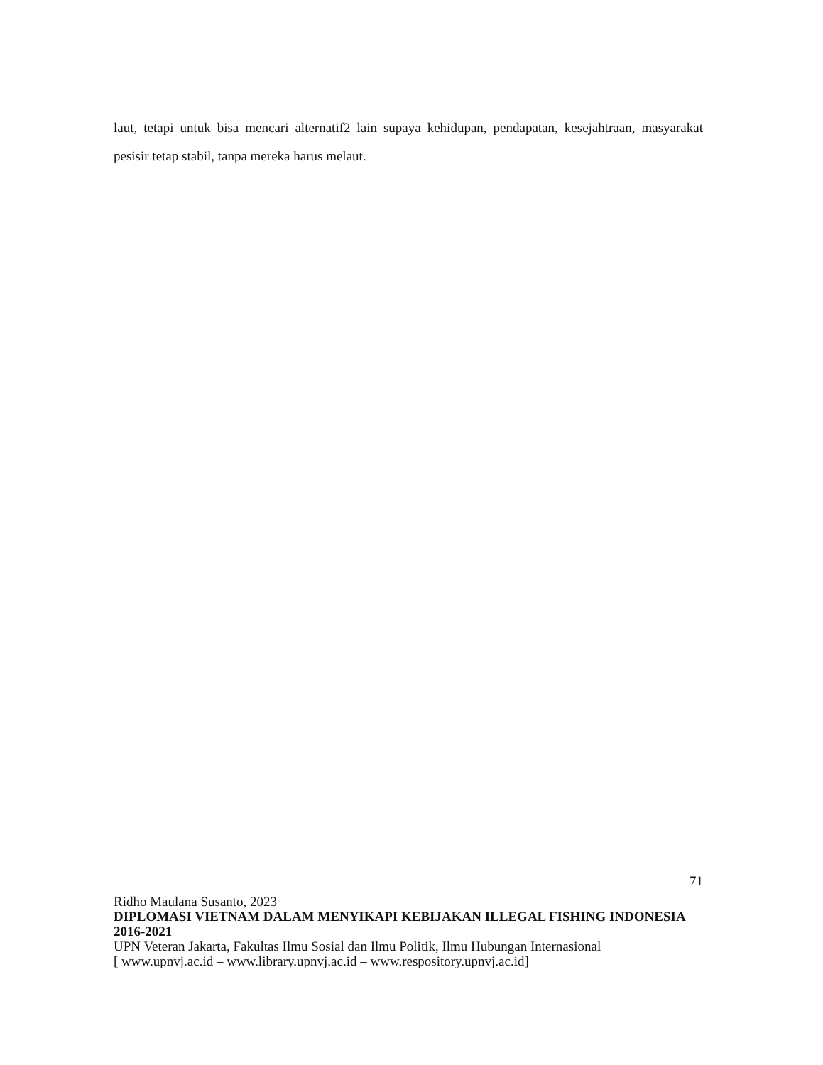laut, tetapi untuk bisa mencari alternatif2 lain supaya kehidupan, pendapatan, kesejahtraan, masyarakat pesisir tetap stabil, tanpa mereka harus melaut.
71
Ridho Maulana Susanto, 2023
DIPLOMASI VIETNAM DALAM MENYIKAPI KEBIJAKAN ILLEGAL FISHING INDONESIA 2016-2021
UPN Veteran Jakarta, Fakultas Ilmu Sosial dan Ilmu Politik, Ilmu Hubungan Internasional
[ www.upnvj.ac.id – www.library.upnvj.ac.id – www.respository.upnvj.ac.id]